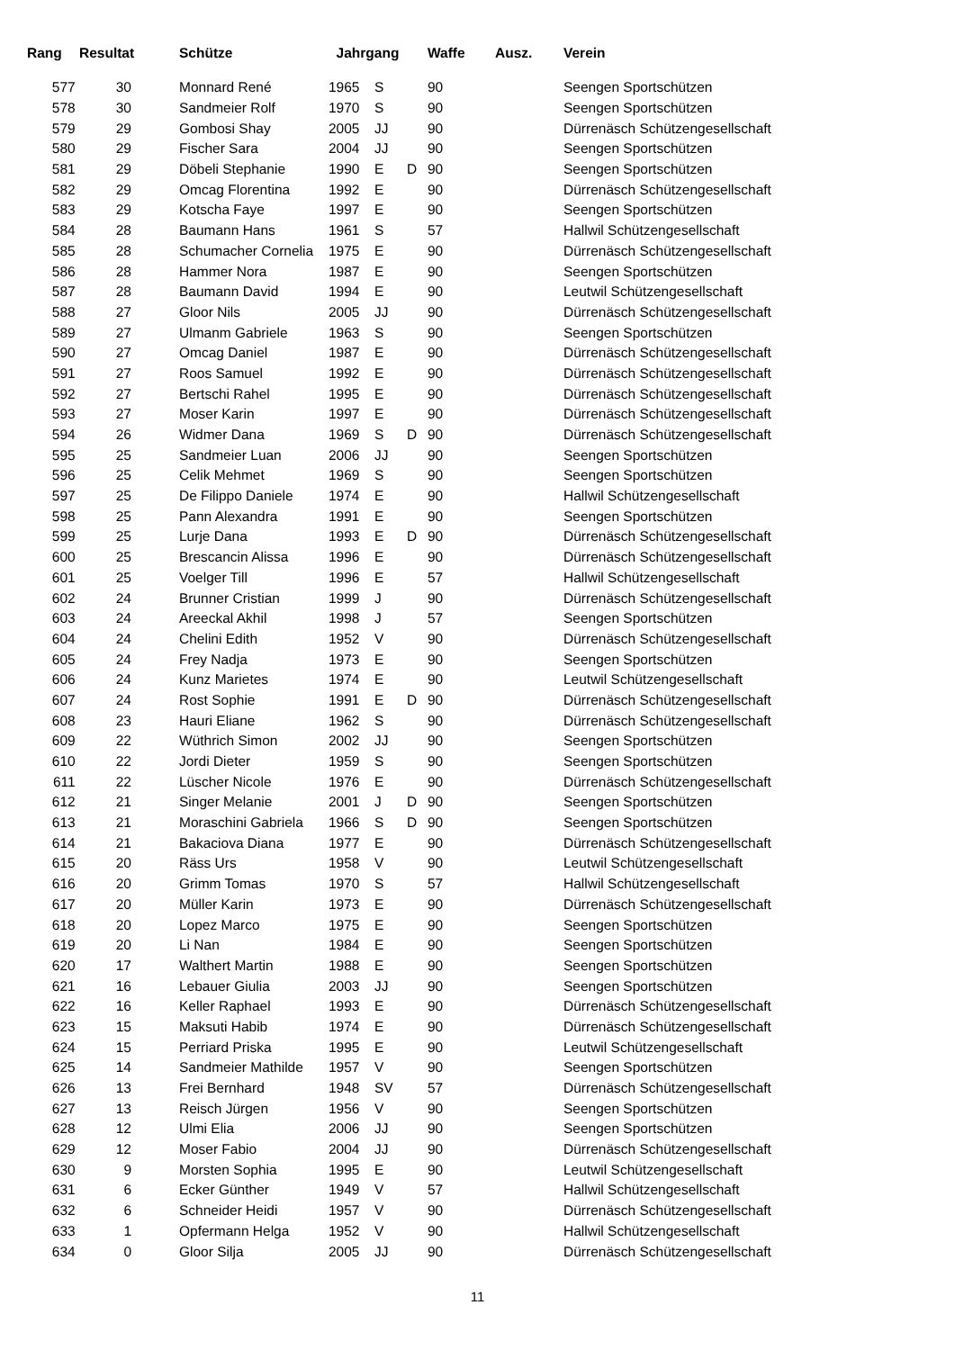| Rang | Resultat | | Schütze | Jahrgang | | | Waffe | Ausz. | Verein |
| --- | --- | --- | --- | --- | --- | --- | --- | --- | --- |
| 577 | 30 | | Monnard René | 1965 | S | | 90 | | Seengen Sportschützen |
| 578 | 30 | | Sandmeier Rolf | 1970 | S | | 90 | | Seengen Sportschützen |
| 579 | 29 | | Gombosi Shay | 2005 | JJ | | 90 | | Dürrenäsch Schützengesellschaft |
| 580 | 29 | | Fischer Sara | 2004 | JJ | | 90 | | Seengen Sportschützen |
| 581 | 29 | | Döbeli Stephanie | 1990 | E | D | 90 | | Seengen Sportschützen |
| 582 | 29 | | Omcag Florentina | 1992 | E | | 90 | | Dürrenäsch Schützengesellschaft |
| 583 | 29 | | Kotscha Faye | 1997 | E | | 90 | | Seengen Sportschützen |
| 584 | 28 | | Baumann Hans | 1961 | S | | 57 | | Hallwil Schützengesellschaft |
| 585 | 28 | | Schumacher Cornelia | 1975 | E | | 90 | | Dürrenäsch Schützengesellschaft |
| 586 | 28 | | Hammer Nora | 1987 | E | | 90 | | Seengen Sportschützen |
| 587 | 28 | | Baumann David | 1994 | E | | 90 | | Leutwil Schützengesellschaft |
| 588 | 27 | | Gloor Nils | 2005 | JJ | | 90 | | Dürrenäsch Schützengesellschaft |
| 589 | 27 | | Ulmanm Gabriele | 1963 | S | | 90 | | Seengen Sportschützen |
| 590 | 27 | | Omcag Daniel | 1987 | E | | 90 | | Dürrenäsch Schützengesellschaft |
| 591 | 27 | | Roos Samuel | 1992 | E | | 90 | | Dürrenäsch Schützengesellschaft |
| 592 | 27 | | Bertschi Rahel | 1995 | E | | 90 | | Dürrenäsch Schützengesellschaft |
| 593 | 27 | | Moser Karin | 1997 | E | | 90 | | Dürrenäsch Schützengesellschaft |
| 594 | 26 | | Widmer Dana | 1969 | S | D | 90 | | Dürrenäsch Schützengesellschaft |
| 595 | 25 | | Sandmeier Luan | 2006 | JJ | | 90 | | Seengen Sportschützen |
| 596 | 25 | | Celik Mehmet | 1969 | S | | 90 | | Seengen Sportschützen |
| 597 | 25 | | De Filippo Daniele | 1974 | E | | 90 | | Hallwil Schützengesellschaft |
| 598 | 25 | | Pann Alexandra | 1991 | E | | 90 | | Seengen Sportschützen |
| 599 | 25 | | Lurje Dana | 1993 | E | D | 90 | | Dürrenäsch Schützengesellschaft |
| 600 | 25 | | Brescancin Alissa | 1996 | E | | 90 | | Dürrenäsch Schützengesellschaft |
| 601 | 25 | | Voelger Till | 1996 | E | | 57 | | Hallwil Schützengesellschaft |
| 602 | 24 | | Brunner Cristian | 1999 | J | | 90 | | Dürrenäsch Schützengesellschaft |
| 603 | 24 | | Areeckal Akhil | 1998 | J | | 57 | | Seengen Sportschützen |
| 604 | 24 | | Chelini Edith | 1952 | V | | 90 | | Dürrenäsch Schützengesellschaft |
| 605 | 24 | | Frey Nadja | 1973 | E | | 90 | | Seengen Sportschützen |
| 606 | 24 | | Kunz Marietes | 1974 | E | | 90 | | Leutwil Schützengesellschaft |
| 607 | 24 | | Rost Sophie | 1991 | E | D | 90 | | Dürrenäsch Schützengesellschaft |
| 608 | 23 | | Hauri Eliane | 1962 | S | | 90 | | Dürrenäsch Schützengesellschaft |
| 609 | 22 | | Wüthrich Simon | 2002 | JJ | | 90 | | Seengen Sportschützen |
| 610 | 22 | | Jordi Dieter | 1959 | S | | 90 | | Seengen Sportschützen |
| 611 | 22 | | Lüscher Nicole | 1976 | E | | 90 | | Dürrenäsch Schützengesellschaft |
| 612 | 21 | | Singer Melanie | 2001 | J | D | 90 | | Seengen Sportschützen |
| 613 | 21 | | Moraschini Gabriela | 1966 | S | D | 90 | | Seengen Sportschützen |
| 614 | 21 | | Bakaciova Diana | 1977 | E | | 90 | | Dürrenäsch Schützengesellschaft |
| 615 | 20 | | Räss Urs | 1958 | V | | 90 | | Leutwil Schützengesellschaft |
| 616 | 20 | | Grimm Tomas | 1970 | S | | 57 | | Hallwil Schützengesellschaft |
| 617 | 20 | | Müller Karin | 1973 | E | | 90 | | Dürrenäsch Schützengesellschaft |
| 618 | 20 | | Lopez Marco | 1975 | E | | 90 | | Seengen Sportschützen |
| 619 | 20 | | Li Nan | 1984 | E | | 90 | | Seengen Sportschützen |
| 620 | 17 | | Walthert Martin | 1988 | E | | 90 | | Seengen Sportschützen |
| 621 | 16 | | Lebauer Giulia | 2003 | JJ | | 90 | | Seengen Sportschützen |
| 622 | 16 | | Keller Raphael | 1993 | E | | 90 | | Dürrenäsch Schützengesellschaft |
| 623 | 15 | | Maksuti Habib | 1974 | E | | 90 | | Dürrenäsch Schützengesellschaft |
| 624 | 15 | | Perriard Priska | 1995 | E | | 90 | | Leutwil Schützengesellschaft |
| 625 | 14 | | Sandmeier Mathilde | 1957 | V | | 90 | | Seengen Sportschützen |
| 626 | 13 | | Frei Bernhard | 1948 | SV | | 57 | | Dürrenäsch Schützengesellschaft |
| 627 | 13 | | Reisch Jürgen | 1956 | V | | 90 | | Seengen Sportschützen |
| 628 | 12 | | Ulmi Elia | 2006 | JJ | | 90 | | Seengen Sportschützen |
| 629 | 12 | | Moser Fabio | 2004 | JJ | | 90 | | Dürrenäsch Schützengesellschaft |
| 630 | 9 | | Morsten Sophia | 1995 | E | | 90 | | Leutwil Schützengesellschaft |
| 631 | 6 | | Ecker Günther | 1949 | V | | 57 | | Hallwil Schützengesellschaft |
| 632 | 6 | | Schneider Heidi | 1957 | V | | 90 | | Dürrenäsch Schützengesellschaft |
| 633 | 1 | | Opfermann Helga | 1952 | V | | 90 | | Hallwil Schützengesellschaft |
| 634 | 0 | | Gloor Silja | 2005 | JJ | | 90 | | Dürrenäsch Schützengesellschaft |
11